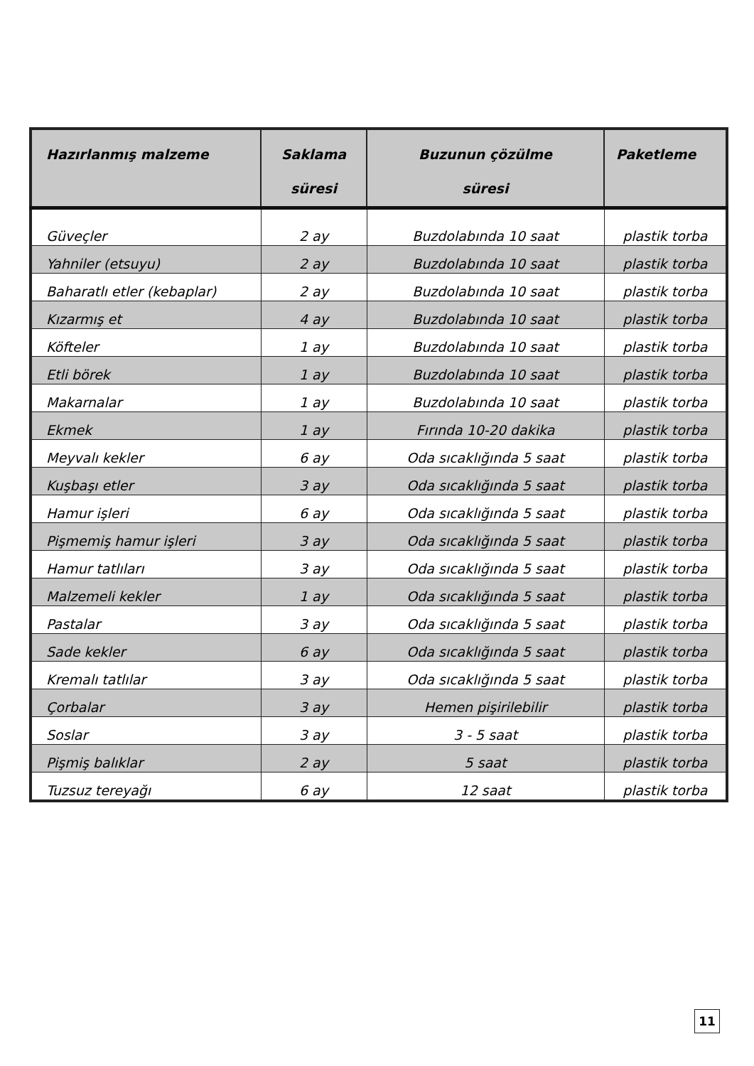| Hazırlanmış malzeme | Saklama süresi | Buzunun çözülme süresi | Paketleme |
| --- | --- | --- | --- |
| Güveçler | 2 ay | Buzdolabında 10 saat | plastik torba |
| Yahniler (etsuyu) | 2 ay | Buzdolabında 10 saat | plastik torba |
| Baharatlı etler (kebaplar) | 2 ay | Buzdolabında 10 saat | plastik torba |
| Kızarmış et | 4 ay | Buzdolabında 10 saat | plastik torba |
| Köfteler | 1 ay | Buzdolabında 10 saat | plastik torba |
| Etli börek | 1 ay | Buzdolabında 10 saat | plastik torba |
| Makarnalar | 1 ay | Buzdolabında 10 saat | plastik torba |
| Ekmek | 1 ay | Fırında 10-20 dakika | plastik torba |
| Meyvalı kekler | 6 ay | Oda sıcaklığında 5 saat | plastik torba |
| Kuşbaşı etler | 3 ay | Oda sıcaklığında 5 saat | plastik torba |
| Hamur işleri | 6 ay | Oda sıcaklığında 5 saat | plastik torba |
| Pişmemiş hamur işleri | 3 ay | Oda sıcaklığında 5 saat | plastik torba |
| Hamur tatlıları | 3 ay | Oda sıcaklığında 5 saat | plastik torba |
| Malzemeli kekler | 1 ay | Oda sıcaklığında 5 saat | plastik torba |
| Pastalar | 3 ay | Oda sıcaklığında 5 saat | plastik torba |
| Sade kekler | 6 ay | Oda sıcaklığında 5 saat | plastik torba |
| Kremalı tatlılar | 3 ay | Oda sıcaklığında 5 saat | plastik torba |
| Çorbalar | 3 ay | Hemen pişirilebilir | plastik torba |
| Soslar | 3 ay | 3 - 5 saat | plastik torba |
| Pişmiş balıklar | 2 ay | 5 saat | plastik torba |
| Tuzsuz tereyağı | 6 ay | 12 saat | plastik torba |
11